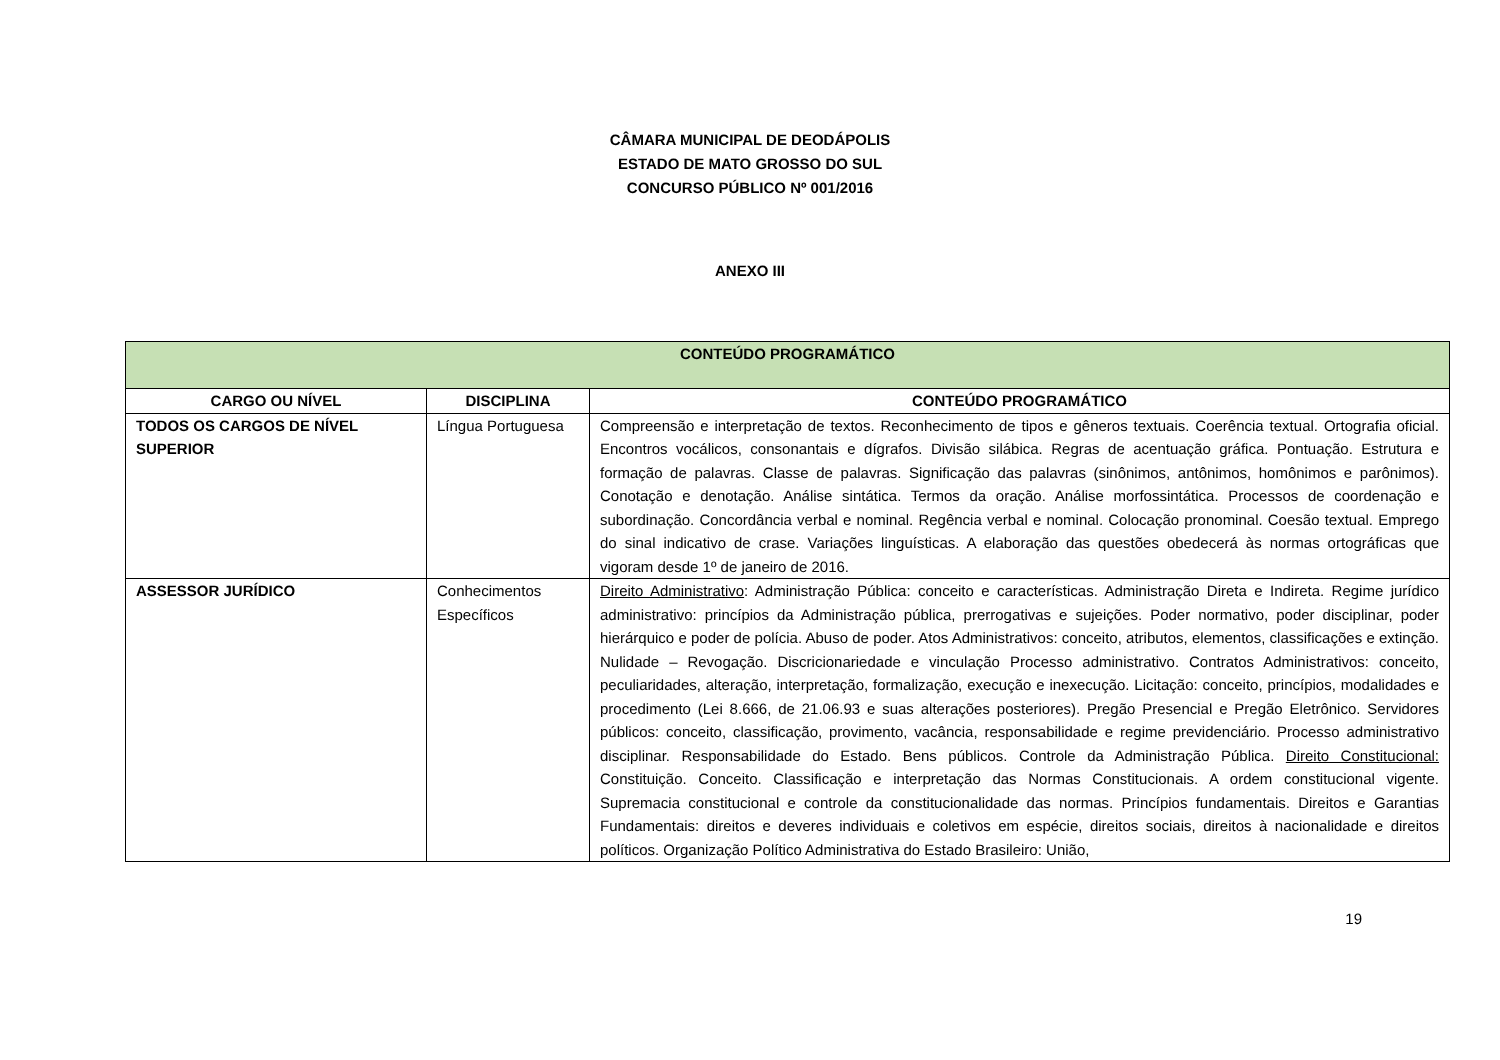CÂMARA MUNICIPAL DE DEODÁPOLIS
ESTADO DE MATO GROSSO DO SUL
CONCURSO PÚBLICO Nº 001/2016
ANEXO III
| CONTEÚDO PROGRAMÁTICO | | |
| --- | --- | --- |
| CARGO OU NÍVEL | DISCIPLINA | CONTEÚDO PROGRAMÁTICO |
| TODOS OS CARGOS DE NÍVEL SUPERIOR | Língua Portuguesa | Compreensão e interpretação de textos. Reconhecimento de tipos e gêneros textuais. Coerência textual. Ortografia oficial. Encontros vocálicos, consonantais e dígrafos. Divisão silábica. Regras de acentuação gráfica. Pontuação. Estrutura e formação de palavras. Classe de palavras. Significação das palavras (sinônimos, antônimos, homônimos e parônimos). Conotação e denotação. Análise sintática. Termos da oração. Análise morfossintática. Processos de coordenação e subordinação. Concordância verbal e nominal. Regência verbal e nominal. Colocação pronominal. Coesão textual. Emprego do sinal indicativo de crase. Variações linguísticas. A elaboração das questões obedecerá às normas ortográficas que vigoram desde 1º de janeiro de 2016. |
| ASSESSOR JURÍDICO | Conhecimentos Específicos | Direito Administrativo : Administração Pública: conceito e características. Administração Direta e Indireta. Regime jurídico administrativo: princípios da Administração pública, prerrogativas e sujeições. Poder normativo, poder disciplinar, poder hierárquico e poder de polícia. Abuso de poder. Atos Administrativos: conceito, atributos, elementos, classificações e extinção. Nulidade – Revogação. Discricionariedade e vinculação Processo administrativo. Contratos Administrativos: conceito, peculiaridades, alteração, interpretação, formalização, execução e inexecução. Licitação: conceito, princípios, modalidades e procedimento (Lei 8.666, de 21.06.93 e suas alterações posteriores). Pregão Presencial e Pregão Eletrônico. Servidores públicos: conceito, classificação, provimento, vacância, responsabilidade e regime previdenciário. Processo administrativo disciplinar. Responsabilidade do Estado. Bens públicos. Controle da Administração Pública. Direito Constitucional: Constituição. Conceito. Classificação e interpretação das Normas Constitucionais. A ordem constitucional vigente. Supremacia constitucional e controle da constitucionalidade das normas. Princípios fundamentais. Direitos e Garantias Fundamentais: direitos e deveres individuais e coletivos em espécie, direitos sociais, direitos à nacionalidade e direitos políticos. Organização Político Administrativa do Estado Brasileiro: União, |
19